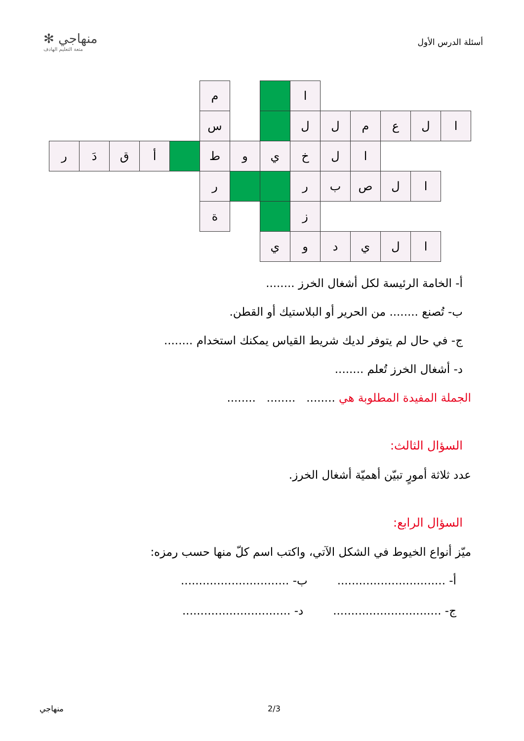✻ منهاجي
متعة التعليم الهادف
أسئلة الدرس الأول
| | | | | | م | | | ا | | | | | |
| | | | | | س | | | ل | ل | م | ع | ل | ا |
| ر | دَ | ق | أ | | ط | و | ي | خ | ل | ا | | | |
| | | | | | ر | | | ر | ب | ص | ل | ا | |
| | | | | | ة | | | ز | | | | | |
| | | | | | | | ي | و | د | ي | ل | ا | |
أ- الخامة الرئيسة لكل أشغال الخرز ........
ب- تُصنع ........ من الحرير أو البلاستيك أو القطن.
ج- في حال لم يتوفر لديك شريط القياس يمكنك استخدام ........
د- أشغال الخرز تُعلم ........
الجملة المفيدة المطلوبة هي ........ ........ ........
السؤال الثالث:
عدد ثلاثة أمورٍ تبيّن أهميّة أشغال الخرز.
السؤال الرابع:
ميّز أنواع الخيوط في الشكل الآتي، واكتب اسم كلّ منها حسب رمزه:
أ- .............................. ب- ..............................
ج- .............................. د- ..............................
منهاجي 2/3